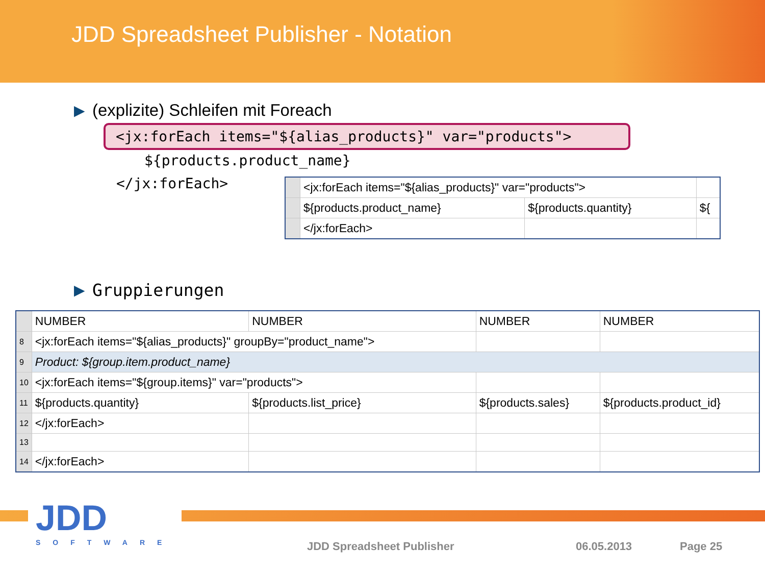JDD Spreadsheet Publisher - Notation
▶ (explizite) Schleifen mit Foreach
<jx:forEach items="${alias_products}" var="products">
${products.product_name}
</jx:forEach>
| | <jx:forEach items="${alias_products}" var="products"> | | |
| | ${products.product_name} | ${products.quantity} | ${ |
| | </jx:forEach> | | |
▶ Gruppierungen
| | NUMBER | NUMBER | NUMBER | NUMBER |
| 8 | <jx:forEach items="${alias_products}" groupBy="product_name"> | | | |
| 9 | Product: ${group.item.product_name} | | | |
| 10 | <jx:forEach items="${group.items}" var="products"> | | | |
| 11 | ${products.quantity} | ${products.list_price} | ${products.sales} | ${products.product_id} |
| 12 | </jx:forEach> | | | |
| 13 | | | | |
| 14 | </jx:forEach> | | | |
JDD
SOFTWARE
JDD Spreadsheet Publisher 06.05.2013 Page 25